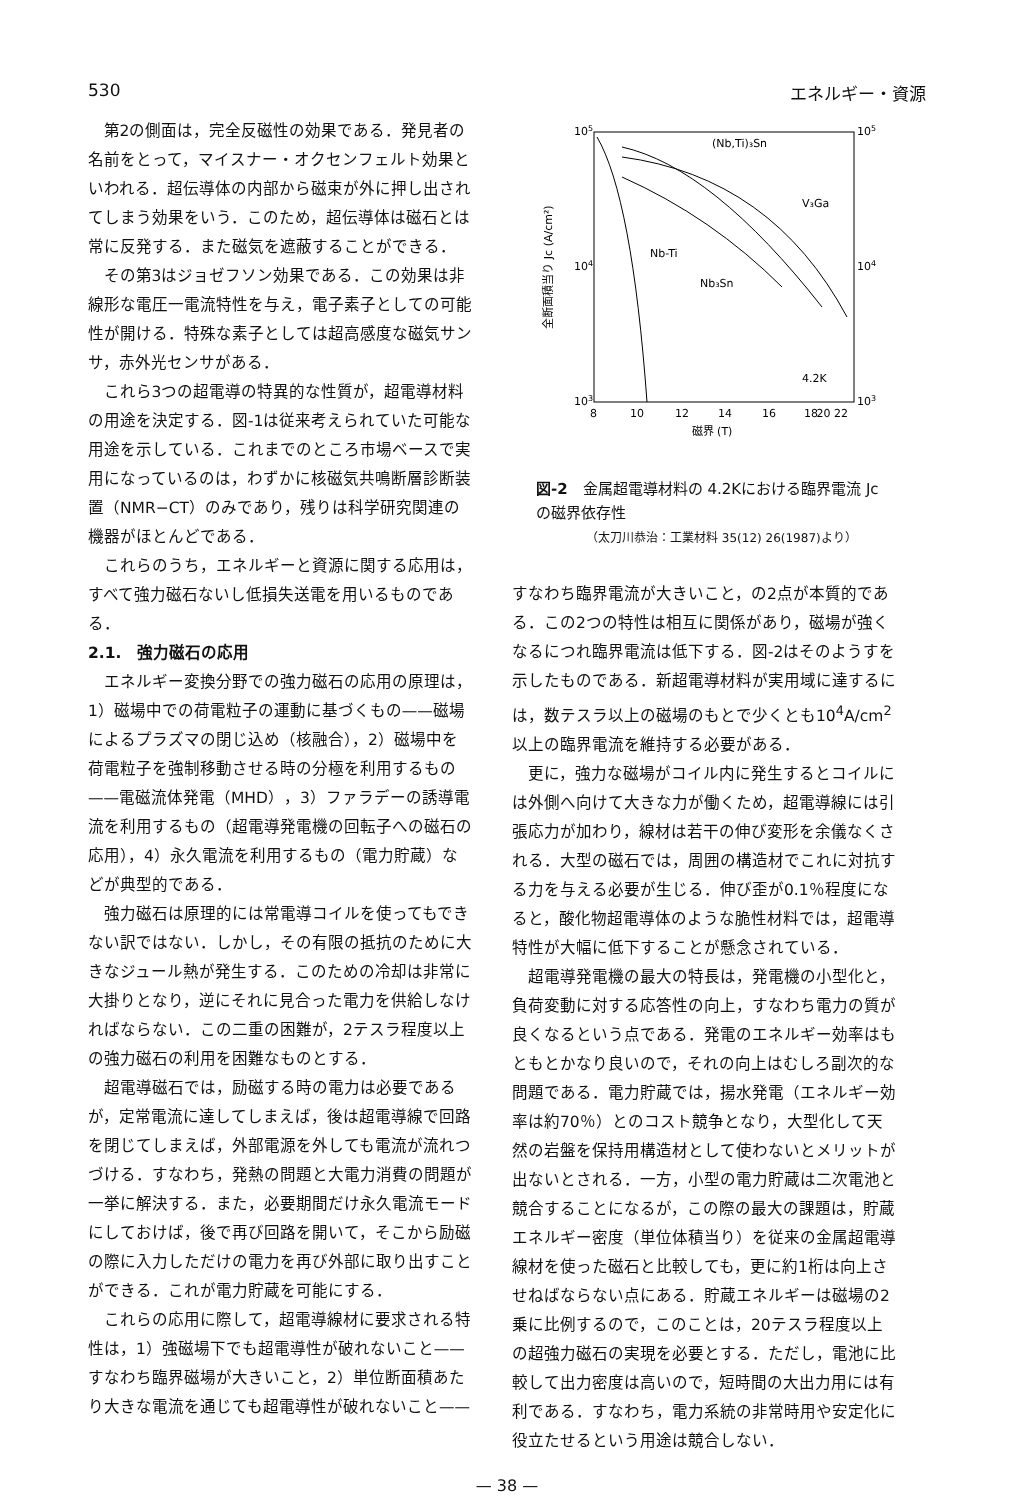530 エネルギー・資源
第2の側面は，完全反磁性の効果である．発見者の名前をとって，マイスナー・オクセンフェルト効果といわれる．超伝導体の内部から磁束が外に押し出されてしまう効果をいう．このため，超伝導体は磁石とは常に反発する．また磁気を遮蔽することができる．
その第3はジョゼフソン効果である．この効果は非線形な電圧一電流特性を与え，電子素子としての可能性が開ける．特殊な素子としては超高感度な磁気サンサ，赤外光センサがある．
これら3つの超電導の特異的な性質が，超電導材料の用途を決定する．図-1は従来考えられていた可能な用途を示している．これまでのところ市場ベースで実用になっているのは，わずかに核磁気共鳴断層診断装置（NMR−CT）のみであり，残りは科学研究関連の機器がほとんどである．
これらのうち，エネルギーと資源に関する応用は，すべて強力磁石ないし低損失送電を用いるものである．
2.1.　強力磁石の応用
エネルギー変換分野での強力磁石の応用の原理は，1）磁場中での荷電粒子の運動に基づくもの——磁場によるプラズマの閉じ込め（核融合），2）磁場中を荷電粒子を強制移動させる時の分極を利用するもの——電磁流体発電（MHD），3）ファラデーの誘導電流を利用するもの（超電導発電機の回転子への磁石の応用），4）永久電流を利用するもの（電力貯蔵）などが典型的である．
強力磁石は原理的には常電導コイルを使ってもできない訳ではない．しかし，その有限の抵抗のために大きなジュール熱が発生する．このための冷却は非常に大掛りとなり，逆にそれに見合った電力を供給しなければならない．この二重の困難が，2テスラ程度以上の強力磁石の利用を困難なものとする．
超電導磁石では，励磁する時の電力は必要であるが，定常電流に達してしまえば，後は超電導線で回路を閉じてしまえば，外部電源を外しても電流が流れつづける．すなわち，発熱の問題と大電力消費の問題が一挙に解決する．また，必要期間だけ永久電流モードにしておけば，後で再び回路を開いて，そこから励磁の際に入力しただけの電力を再び外部に取り出すことができる．これが電力貯蔵を可能にする．
これらの応用に際して，超電導線材に要求される特性は，1）強磁場下でも超電導性が破れないこと——すなわち臨界磁場が大きいこと，2）単位断面積あたり大きな電流を通じても超電導性が破れないこと——
105
105
104
104
103
103
8
10
12
14
16
18
20 22
磁界 (T)
全断面積当り Jc (A/cm²)
(Nb,Ti)₃Sn
V₃Ga
Nb-Ti
Nb₃Sn
4.2K
図-2　金属超電導材料の 4.2Kにおける臨界電流 Jc の磁界依存性
（太刀川恭治：工業材料 35(12) 26(1987)より）
すなわち臨界電流が大きいこと，の2点が本質的である．この2つの特性は相互に関係があり，磁場が強くなるにつれ臨界電流は低下する．図-2はそのようすを示したものである．新超電導材料が実用域に達するには，数テスラ以上の磁場のもとで少くとも10<sup>4</sup>A/cm<sup>2</sup> 以上の臨界電流を維持する必要がある．
更に，強力な磁場がコイル内に発生するとコイルには外側へ向けて大きな力が働くため，超電導線には引張応力が加わり，線材は若干の伸び変形を余儀なくされる．大型の磁石では，周囲の構造材でこれに対抗する力を与える必要が生じる．伸び歪が0.1％程度になると，酸化物超電導体のような脆性材料では，超電導特性が大幅に低下することが懸念されている．
超電導発電機の最大の特長は，発電機の小型化と，負荷変動に対する応答性の向上，すなわち電力の質が良くなるという点である．発電のエネルギー効率はもともとかなり良いので，それの向上はむしろ副次的な問題である．電力貯蔵では，揚水発電（エネルギー効率は約70％）とのコスト競争となり，大型化して天然の岩盤を保持用構造材として使わないとメリットが出ないとされる．一方，小型の電力貯蔵は二次電池と競合することになるが，この際の最大の課題は，貯蔵エネルギー密度（単位体積当り）を従来の金属超電導線材を使った磁石と比較しても，更に約1桁は向上させねばならない点にある．貯蔵エネルギーは磁場の2乗に比例するので，このことは，20テスラ程度以上の超強力磁石の実現を必要とする．ただし，電池に比較して出力密度は高いので，短時間の大出力用には有利である．すなわち，電力系統の非常時用や安定化に役立たせるという用途は競合しない．
— 38 —